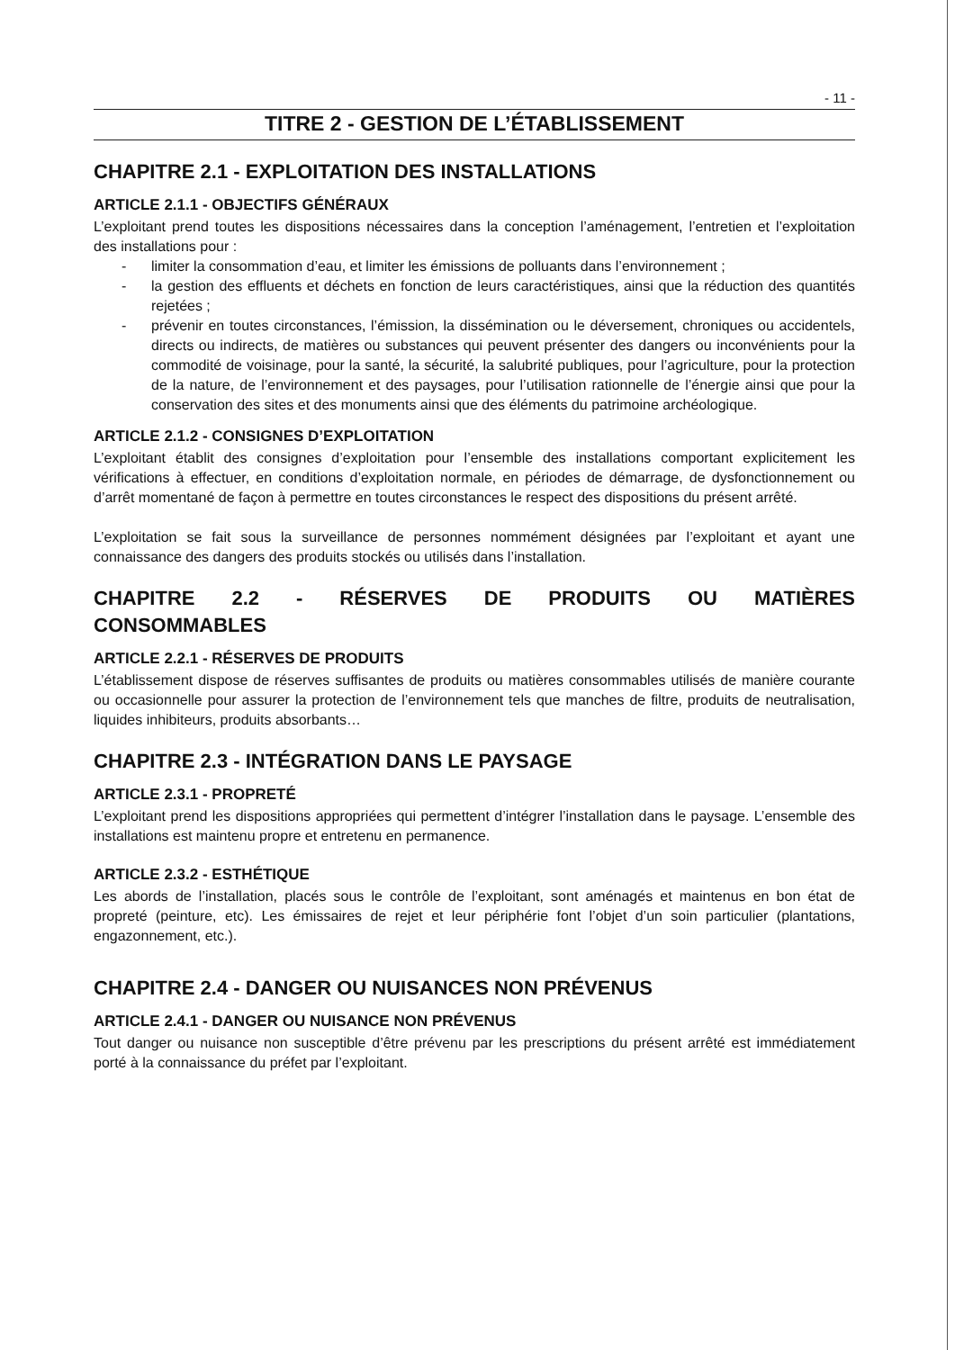- 11 -
TITRE 2 - GESTION DE L’ÉTABLISSEMENT
CHAPITRE 2.1 - EXPLOITATION DES INSTALLATIONS
ARTICLE 2.1.1 - OBJECTIFS GÉNÉRAUX
L’exploitant prend toutes les dispositions nécessaires dans la conception l’aménagement, l’entretien et l’exploitation des installations pour :
- limiter la consommation d’eau, et limiter les émissions de polluants dans l’environnement ;
- la gestion des effluents et déchets en fonction de leurs caractéristiques, ainsi que la réduction des quantités rejetées ;
- prévenir en toutes circonstances, l’émission, la dissémination ou le déversement, chroniques ou accidentels, directs ou indirects, de matières ou substances qui peuvent présenter des dangers ou inconvénients pour la commodité de voisinage, pour la santé, la sécurité, la salubrité publiques, pour l’agriculture, pour la protection de la nature, de l’environnement et des paysages, pour l’utilisation rationnelle de l’énergie ainsi que pour la conservation des sites et des monuments ainsi que des éléments du patrimoine archéologique.
ARTICLE 2.1.2 - CONSIGNES D’EXPLOITATION
L’exploitant établit des consignes d’exploitation pour l’ensemble des installations comportant explicitement les vérifications à effectuer, en conditions d’exploitation normale, en périodes de démarrage, de dysfonctionnement ou d’arrêt momentané de façon à permettre en toutes circonstances le respect des dispositions du présent arrêté.
L’exploitation se fait sous la surveillance de personnes nommément désignées par l’exploitant et ayant une connaissance des dangers des produits stockés ou utilisés dans l’installation.
CHAPITRE 2.2 - RÉSERVES DE PRODUITS OU MATIÈRES
CONSOMMABLES
ARTICLE 2.2.1 - RÉSERVES DE PRODUITS
L’établissement dispose de réserves suffisantes de produits ou matières consommables utilisés de manière courante ou occasionnelle pour assurer la protection de l’environnement tels que manches de filtre, produits de neutralisation, liquides inhibiteurs, produits absorbants…
CHAPITRE 2.3 - INTÉGRATION DANS LE PAYSAGE
ARTICLE 2.3.1 - PROPRETÉ
L’exploitant prend les dispositions appropriées qui permettent d’intégrer l’installation dans le paysage. L’ensemble des installations est maintenu propre et entretenu en permanence.
ARTICLE 2.3.2 - ESTHÉTIQUE
Les abords de l’installation, placés sous le contrôle de l’exploitant, sont aménagés et maintenus en bon état de propreté (peinture, etc). Les émissaires de rejet et leur périphérie font l’objet d’un soin particulier (plantations, engazonnement, etc.).
CHAPITRE 2.4 - DANGER OU NUISANCES NON PRÉVENUS
ARTICLE 2.4.1 - DANGER OU NUISANCE NON PRÉVENUS
Tout danger ou nuisance non susceptible d’être prévenu par les prescriptions du présent arrêté est immédiatement porté à la connaissance du préfet par l’exploitant.